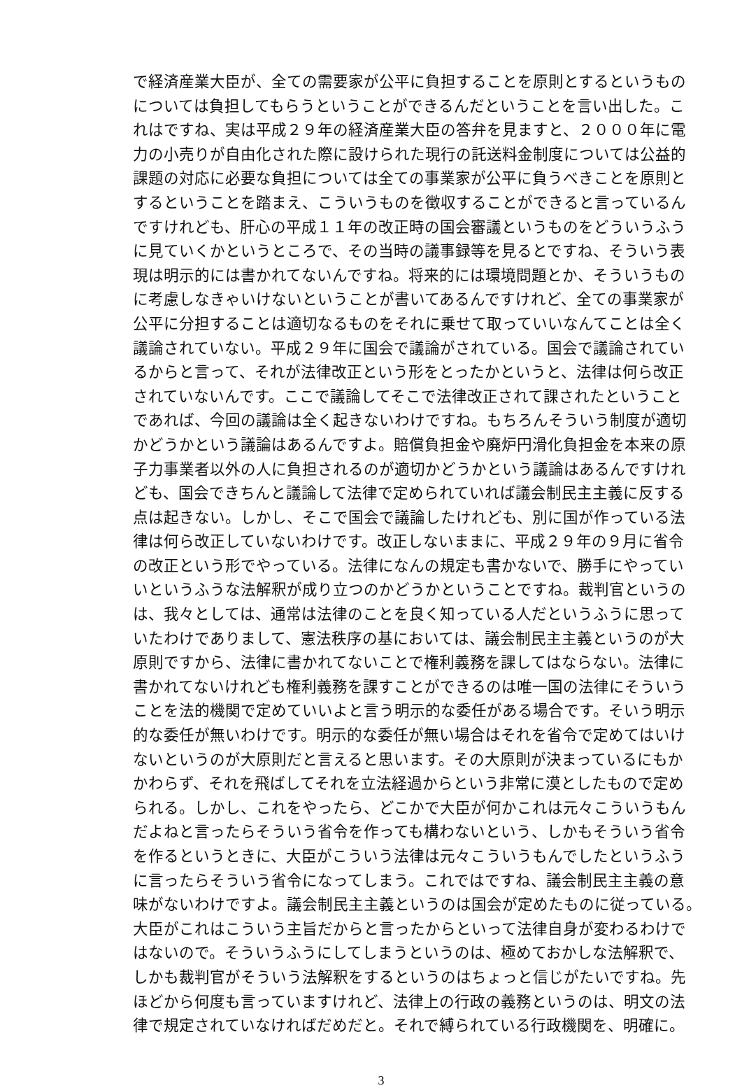で経済産業大臣が、全ての需要家が公平に負担することを原則とするというもの
については負担してもらうということができるんだということを言い出した。こ
れはですね、実は平成２９年の経済産業大臣の答弁を見ますと、２０００年に電
力の小売りが自由化された際に設けられた現行の託送料金制度については公益的
課題の対応に必要な負担については全ての事業家が公平に負うべきことを原則と
するということを踏まえ、こういうものを徴収することができると言っているん
ですけれども、肝心の平成１１年の改正時の国会審議というものをどういうふう
に見ていくかというところで、その当時の議事録等を見るとですね、そういう表
現は明示的には書かれてないんですね。将来的には環境問題とか、そういうもの
に考慮しなきゃいけないということが書いてあるんですけれど、全ての事業家が
公平に分担することは適切なるものをそれに乗せて取っていいなんてことは全く
議論されていない。平成２９年に国会で議論がされている。国会で議論されてい
るからと言って、それが法律改正という形をとったかというと、法律は何ら改正
されていないんです。ここで議論してそこで法律改正されて課されたということ
であれば、今回の議論は全く起きないわけですね。もちろんそういう制度が適切
かどうかという議論はあるんですよ。賠償負担金や廃炉円滑化負担金を本来の原
子力事業者以外の人に負担されるのが適切かどうかという議論はあるんですけれ
ども、国会できちんと議論して法律で定められていれば議会制民主主義に反する
点は起きない。しかし、そこで国会で議論したけれども、別に国が作っている法
律は何ら改正していないわけです。改正しないままに、平成２９年の９月に省令
の改正という形でやっている。法律になんの規定も書かないで、勝手にやってい
いというふうな法解釈が成り立つのかどうかということですね。裁判官というの
は、我々としては、通常は法律のことを良く知っている人だというふうに思って
いたわけでありまして、憲法秩序の基においては、議会制民主主義というのが大
原則ですから、法律に書かれてないことで権利義務を課してはならない。法律に
書かれてないけれども権利義務を課すことができるのは唯一国の法律にそういう
ことを法的機関で定めていいよと言う明示的な委任がある場合です。そいう明示
的な委任が無いわけです。明示的な委任が無い場合はそれを省令で定めてはいけ
ないというのが大原則だと言えると思います。その大原則が決まっているにもか
かわらず、それを飛ばしてそれを立法経過からという非常に漠としたもので定め
られる。しかし、これをやったら、どこかで大臣が何かこれは元々こういうもん
だよねと言ったらそういう省令を作っても構わないという、しかもそういう省令
を作るというときに、大臣がこういう法律は元々こういうもんでしたというふう
に言ったらそういう省令になってしまう。これではですね、議会制民主主義の意
味がないわけですよ。議会制民主主義というのは国会が定めたものに従っている。
大臣がこれはこういう主旨だからと言ったからといって法律自身が変わるわけで
はないので。そういうふうにしてしまうというのは、極めておかしな法解釈で、
しかも裁判官がそういう法解釈をするというのはちょっと信じがたいですね。先
ほどから何度も言っていますけれど、法律上の行政の義務というのは、明文の法
律で規定されていなければだめだと。それで縛られている行政機関を、明確に。
3